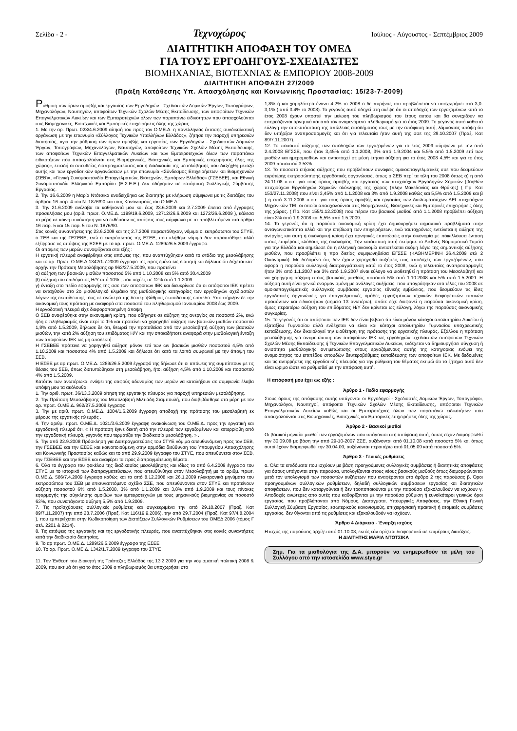Σελίδα - 2 - Τεχνοχώρος Ιούλιος - Αύγουστος - Σεπτέμβριος 2009
ΔΙΑΙΤΗΤΙΚΗ ΑΠΟΦΑΣΗ ΤΟΥ ΟΜΕΔ
ΓΙΑ ΤΟΥΣ ΕΡΓΟΔΗΓΟΥΣ-ΣΧΕΔΙΑΣΤΕΣ
ΒΙΟΜΗΧΑΝΙΑΣ, ΒΙΟΤΕΧΝΙΑΣ & ΕΜΠΟΡΙΟΥ 2008-2009
ΔΙΑΙΤΗΤΙΚΗ ΑΠΟΦΑΣΗ 27/2009
(Πράξη Κατάθεσης Υπ. Απασχόλησης και Κοινωνικής Προστασίας: 15/23-7-2009)
Ρύθμιση των όρων αμοιβής και εργασίας των Εργοδηγών - Σχεδιαστών Δομικών Έργων, Τοπογράφων, Μηχανολόγων, Ναυπηγών, αποφοίτων Τεχνικών Σχολών Μέσης Εκπαίδευσης, των αποφοίτων Τεχνικών Επαγγελματικών Λυκείων και των Εμπειροτεχνών όλων των παραπάνω ειδικοτήτων που απασχολούνται στις Βιομηχανικές, Βιοτεχνικές και Εμπορικές επιχειρήσεις όλης της χώρας.
1. Με την αρ. Πρωτ. 023/4.6.2009 αίτησή του προς τον Ο.ΜΕ.Δ. η πανελληνίας έκτασης συνδικαλιστική οργάνωση με την επωνυμία «Σύλλογος Τεχνικών Υπαλλήλων Ελλάδος», ζήτησε την παροχή υπηρεσιών διαιτησίας, «για την ρύθμιση των όρων αμοιβής και εργασίας των Εργοδηγών - Σχεδιαστών Δομικών Έργων, Τοπογράφων, Μηχανολόγων, Ναυπηγών, αποφοίτων Τεχνικών Σχολών Μέσης Εκπαίδευσης, των αποφοίτων Τεχνικών Επαγγελματικών Λυκείων και των Εμπειροτεχνών όλων των παραπάνω ειδικοτήτων που απασχολούνται στις Βιομηχανικές, Βιοτεχνικές και Εμπορικές επιχειρήσεις όλης της χώρας», επειδή οι απευθείας διαπραγματεύσεις και η διαδικασία της μεσολάβησης που διεξήχθη μεταξύ αυτής και των εργοδοτικών οργανώσεων με την επωνυμία «Σύνδεσμος Επιχειρήσεων και Βιομηχανιών (ΣΕΒ)», «Γενική Συνομοσπονδία Επαγγελματιών, Βιοτεχνών, Εμπόρων Ελλάδας» (ΓΣΕΒΕΕ), και Εθνική Συνομοσπονδία Ελληνικού Εμπορίου (Ε.Σ.Ε.Ε.) δεν οδήγησαν σε κατάρτιση Συλλογικής Σύμβασης Εργασίας.
2. Την 16.6.2009 η Μαρία Ντότσικα αναδείχθηκα ως διαιτητής με κλήρωση σύμφωνα με τις διατάξεις του άρθρου 16 παρ. 4 του Ν. 1876/90 και τους Κανονισμούς του Ο.ΜΕ.Δ.
3. Την 21.6.2009 ανέλαβα τα καθήκοντά μου και έως 23.6.2009 και 2.7.2009 έπειτα από έγγραφες προσκλήσεις μου (αριθ. πρωτ. Ο.ΜΕ.Δ. 1199/19.6.2009, 12712/26.6.2009 και 1272/26.6.2009 ), κάλεσα τα μέρη σε κοινή συνάντηση για να εκθέσουν τις απόψεις τους σύμφωνα με τα προβλεπόμενα στα άρθρα 16 παρ. 5 και 15 παρ. 5 του Ν. 1876/90.
Στις κοινές συναντήσεις της 23.6.2009 και της 2.7.2009 παραστάθηκαν, νόμιμα οι εκπρόσωποι του ΣΤΥΕ, ο ΣΕΒ και της ΓΕΣΕΒΕ, ενώ ο εκπρόσωπος της ΕΣΕΕ, που κλήθηκε νόμιμα δεν παραστάθηκε αλλά εξέφρασε τις απόψεις της ΕΣΕΕ με το αρ. πρωτ. Ο.ΜΕ.Δ. 1289/26.5.2009 έγγραφο.
Οι απόψεις των μερών συνοψίζονται στα εξής :
Η εργατική πλευρά αναφέρθηκε στις απόψεις της, που αναπτύχθηκαν κατά το στάδιο της μεσολάβησης και το αρ. Πρωτ. Ο.ΜΕ.Δ.1342/1.7.2009 έγγραφο της προς εμένα ως διαιτητή και δήλωσε ότι δέχεται κατ΄ αρχήν την Πρόταση Μεσολάβησης αρ 962/27.5.2009, που προτείνει
α) αύξηση των βασικών μισθών ποσοστού 5% από 1.10.2008 και 5% από 30.4.2009
β) αύξηση του επιδόματος Η/Υ από 10% , που ισχύει, σε 12% από 1.1.2009
γ) ένταξη στο πεδίο εφαρμογής της σσε των αποφοίτων ΙΕΚ και διευκρίνισε ότι οι απόφοιτοι ΙΕΚ πρέπει να ενταχθούν στο 2ο μισθολογικό κλιμάκιο της μισθολογικής κατηγορίας των εργοδηγών σχεδιαστών λόγων της εκπαίδευσης τους σε ανώτερο της δευτεροβάθμιας εκπαίδευσης επίπεδο. Υποστήριξαν δε την οικονομική τους πρόταση με αναφορά στα ποσοστά του πληθωρισμού Ιανουαρίου 2008 έως 2009.
Η εργοδοτική πλευρά είχε διαφοροποιημένη άποψη
Ο ΣΕΒ αναφέρθηκε στην οικονομική κρίση, που οδήγησε σε αύξηση της ανεργίας σε ποσοστό 2%, ενώ ήδη ο πληθωρισμός είναι περί το 1% και προτείνει να χορηγηθεί αύξηση των βασικών μισθών ποσοστού 1,8% από 1.5.2009, δήλωσε δε ότι, θεωρεί την προταθείσα από τον μεσολαβητή αύξηση των βασικών μισθών, την κατά 2% αύξηση του επιδόματος Η/Υ και την οποιαδήποτε αναφορά στην μισθολογική ένταξη των αποφοίτων ΙΕΚ ως μη αποδεκτή.
Η ΓΣΕΒΕΕ πρότεινε να χορηγηθεί αύξηση μόνον επί των ων βασικών μισθών ποσοστού 4,5% από 1.10.2009 και ποσοστού 4% από 1.5.2009 και δήλωσε ότι κατά τα λοιπά συμφωνεί με την άποψη του ΣΕΒ.
Η ΕΣΕΕ με αρ πρωτ. Ο.ΜΕ.Δ. 1289/26.5.2009 έγγραφό της δήλωσε ότι οι απόψεις της συμπίπτουν με τις θέσεις του ΣΕΒ, όπως διατυπώθηκαν στη μεσολάβηση, ήτοι αύξηση 4,5% από 1.10.2009 και ποσοστού 4% από 1.5.2009.
Κατόπιν των ανωτέρωκαι ενόψει της σαφούς αδυναμίας των μερών να καταλήξουν σε συμφωνία έλαβα υπόψη μου τα ακόλουθα:
1. Την αριθ. πρωτ. 36/13.3.2009 αίτηση της εργατικής πλευράς για παροχή υπηρεσιών μεσολάβησης.
2. Την Πρόταση Μεσολάβησης του Μεσολαβητή Μιλτιάδη Σταμπουλή, που διαβιβάσθηκε στα μέρη με τον αρ. πρωτ. Ο.ΜΕ.Δ. 962/27.5.2009 έγγραφο.
3. Την με αριθ. πρωτ. Ο.ΜΕ.Δ. 1004/1.6.2009 έγγραφη αποδοχή της πρότασης του μεσολαβητή εκ μέρους της εργατικής πλευράς .
4. Την αριθμ. πρωτ. Ο.ΜΕ.Δ. 1021/3.6.2009 έγγραφη ανακοίνωση του Ο.ΜΕ.Δ. προς την εργατική και εργοδοτική πλευρά ότι, « Η πρόταση έγινε δεκτή από την πλευρά των εργαζομένων και απερρίφθη από την εργοδοτική πλευρά, γεγονός που τερματίζει την διαδικασία μεσολάβηση. » .
5. Την από 22.9.2008 Πρόσκληση για Διαπραγματεύσεις του ΣΤΥΕ νόμιμα απευθυνόμενη προς τον ΣΕΒ, την ΓΣΕΒΕΕ και την ΕΣΕΕ και κοινοποιούμενη στην αρμόδια διεύθυνση του Υπουργείου Απασχόλησης και Κοινωνικής Προστασίας καθώς και το από 29.9.2009 έγγραφο του ΣΤΥΕ, που απευθύνεται στον ΣΕΒ, την ΓΣΕΒΕΕ και την ΕΣΕΕ και αναφέρει τα προς διαπραγμάτευση θέματα.
6. Όλα τα έγγραφα του φακέλου της διαδικασίας μεσολάβησης και ιδίως το από 6.4.2009 έγγραφο του ΣΤΥΕ με το ιστορικό των διαπραγματεύσεων, που απευθύνθηκε στον Μεσολαβητή με το αριθμ. πρωτ. Ο.ΜΕ.Δ. 586/7.4.2009 έγγραφο καθώς και τα από 8.12.2008 και 26.1.2009 ηλεκτρονικά μηνύματα του εκπροσώπου του ΣΕΒ με επισυναπτόμενο σχέδιο ΣΣΕ, που απευθύνονται στον ΣΤΥΕ και προτείνουν αύξηση ποσοστού 6% από 1.5.2008, 3% από 1.1.2009 και 3,8% από 1.9.2009 και τους πίνακες εφαρμογής της σύγκλησης αμοιβών των εμπειροτεχνών με τους μηχανικούς βιομηχανίας σε ποσοστό 63%, που συνεπάγοντο αύξηση 5,5% από 1.9.2009.
7. Τις προϊσχύουσες συλλογικές ρυθμίσεις και συγκεκριμένα την από 29.10.2007 (Πραξ. Κατ 89/7.11.2007) την από 28.7.2006 (Πραξ. Κατ 116/19.9.2006), την από 29.7.2004 (Πραξ. Κατ 97/4.8.2004 ), που εμπεριέχεται στην Κωδικοποίηση των Διατάξεων Συλλογικών Ρυθμίσεων του ΟΜΕΔ 2006 (τόμος Γ σελ. 2201 & 2214).
8. Τις απόψεις της εργατικής και της εργοδοτικής πλευράς, που αναπτύχθηκαν στις κοινές συναντήσεις κατά την διαδικασία διαιτησίας.
9. Το αρ πρωτ. Ο.ΜΕ.Δ. 1289/26.5.2009 έγγραφο της ΕΣΕΕ
10. Το αρ. Πρωτ. Ο.ΜΕ.Δ. 1342/1.7.2009 έγγραφο του ΣΤΥΕ
11. Την Έκθεση του Διοικητή της Τράπεζας Ελλάδος της 13.2.2009 για την νομισματική πολιτική 2008 & 2009, που εκτιμά ότι για το έτος 2009 ο πληθωρισμός θα υποχωρήσει στο
1,8% ή και χαμηλότερα έναντι 4,2% το 2008 ο δε πυρήνας του προβλέπεται να υποχωρήσει στο 3,0- 3,1% ( από 3.4% το 2008). Το γεγονός αυτό οδηγεί στη σκέψη ότι οι αποδοχές των εργαζομένων κατά το έτος 2008 έχουν υποστεί την μείωση του πληθωρισμού του έτους αυτού και θα συνεχίζουν να επηρεάζονται αρνητικά και από τον αναμενόμενο πληθωρισμό για το έτος 2009. Το γεγονός αυτό καθιστά εύλογη την αποκατάσταση της απώλειας εισοδήματος τους με την απόφαση αυτή, λάμνοντας υπόψη ότι δεν υπήρξαν αναπροσαρμογές και ότι για τελευταία ήταν αυτή της σσε της 29.10.2007 (Πραξ. Κατ 89/7.11.2007).
12. Το ποσοστό αύξησης των αποδοχών των εργαζομένων για το έτος 2009 σύμφωνα με την από 2.4.2008 ΕΓΣΣΕ, που ήταν 3,45% από 1.1.2008, 3% από 1.9.2004 και 5.5% από 1.5.2009 επί των μισθών και ημερομισθίων και αντιστοιχεί σε μέση ετήσια αύξηση για το έτος 2008 4,5% και για το έτος 2009 ποσοστού 3.53% .
13. Το ποσοστό ετήσιας αύξησης που προβλέπουν συναφείς ομοιοεπαγγελματικές σσε που δεσμεύουν ευρύτερης εκπροσώπησης εργοδοτικές οργανώσεις, όπως ο ΣΕΒ περί τα τέλη του 2008 όπως α) η από 24.11.08 σ.σ.ε. για τους όρους αμοιβής και εργασίας των πτυχιούχων Εργοδηγών Χημικών (βοηθών πτυχιούχων Εργοδηγών Χημικών ολόκληρης της χώρας (πλην Μακεδονίας και Θράκης) ( Πρ. Κατ 153/27.11.2008) που είναι 3,45% από 1.1.2008 και 3% από 1.9.2008 καθώς και 5,5% από 1.5.2009 και β ) η από 3.11.2008 σ.σ.ε. για τους όρους αμοιβής και εργασίας των διπλωματούχων ΑΕΙ πτυχιούχων Μηχανικών ΤΕΙ, οι οποίοι απασχολούνται στις Βιομηχανικές, Βιοτεχνικές και Εμπορικές επιχειρήσεις όλης της χώρας. ( Πρ. Κατ 155/1.12.2008) που πέραν του βασικού μισθού από 1.1.2008 προβλέπει αύξηση είναι 3% από 1.9.2008 και 5,5% από 1.5.2009.
14. Το γεγονός ότι η παρούσα οικονομική κρίση έχει δημιουργήσει σημαντικά προβλήματα στην ανταγωνιστικότητα αλλά και την επιβίωση των επιχειρήσεων, ενώ ταυτοχρόνως εντείνεται η αύξηση της ανεργίας και αυτή η οικονομική κρίση έχει αρνητικές επιπτώσεις στην οικονομία με ποικίλλουσα ένταση στους επιμέρους κλάδους της οικονομίας. Την κατάσταση αυτή εκτίμησε το Διεθνές Νομισματικό Ταμείο για την Ελλάδα και σημείωσε ότι η ελληνική οικονομία αντιστέκεται ακόμη λόγω της σημαντικής αύξησης μισθών, που προσβλέπει η προ διετίας συμφωνηθείσα ΕΓΣΣΕ (ΚΑΘΗΜΕΡΙΝΗ 26.4.2009 σελ 2 Οικονομικά). Με δεδομένο ότι, δεν έχουν χορηγηθεί αυξήσεις στις αποδοχές των εργαζόμενων, που αφορά η παρούσα συλλογική διαπραγμάτευση κατά το έτος 2008, ενώ η τελευταίες αναπροσαρμογές ήταν 3% από 1.1.2007 και 3% από 1.9.2007 είναι εύλογο να υιοθετηθεί η πρόταση του Μεσολαβητή και να χορήγηση αύξηση στους βασικούς μισθούς ποσοστό 5% από 1.10.2008 και 5% από 1.5.2009. Η αύξηση αυτή είναι γενικά εναρμονισμένη με ανάλογες αυξήσεις, που υπογράφηκαν στο τέλος του 2008 σε ομοιοεπαγγελματικές συλλογικές συμβάσεις εργασίας εθνικής εμβέλειας, που δεσμεύουν τις ίδιες εργοδοτικές οργανώσεις για επαγγελματικές ομάδες εργαζομένων τεχνικών διαφορετικών τυπικών προσόντων και ειδικοτήτων (σημείο 13 ανωτέρω), οπότε είχε διαφανεί η παρούσα οικονομική κρίση, όμως περαιτέρω αύξηση του επιδόματος Η/Υ δεν κρίνεται ως εύλογη, λόγω της παρούσας οικονομικής συγκυρίας.
15. Το γεγονός ότι οι απόφοιτοι των ΙΕΚ δεν είναι βέβαιο ότι είναι μόνον κάτοχοι απολυτηρίου Λυκείου ή εξαταξίου Γυμνασίου αλλά ενδέχεται να είναι και κάτοχοι απολυτηρίου Γυμνασίου υποχρεωτικής εκπαίδευσης, δεν δικαιολογεί την υιοθέτηση της πρότασης της εργατικής πλευράς. Εξάλλου η πρόταση μεσολάβησης για αντιμετώπιση των αποφοίτων ΙΕΚ ως εργοδηγών σχεδιαστών αποφοίτων Τεχνικών Σχολών Μέσης Εκπαίδευσης ή Τεχνικών Επαγγελματικών Λυκείων, ενδέχεται να δημιουργήσει σύγχυση ή ανισότητα μισθολογικής αντιμετώπισης στους εργαζόμενους αυτής της κατηγορίας ενόψει της ανομοιότητας του επιπέδου σπουδών δευτεροβάθμιας εκπαίδευσης των αποφοίτων ΙΕΚ. Με δεδομένες και τις αντιρρήσεις της εργοδοτικής πλευράς για την ρύθμιση του θέματος εκτιμώ ότι το ζήτημα αυτό δεν είναι ώριμο ώστε να ρυθμισθεί με την απόφαση αυτή.
Η απόφασή μου έχει ως εξής :
Άρθρο 1 - Πεδίο εφαρμογής
Στους όρους της απόφασης αυτής υπάγονται οι Εργοδηγοί - Σχεδιαστές Δομικών Έργων, Τοπογράφοι, Μηχανολόγοι, Ναυπηγοί, απόφοιτοι Τεχνικών Σχολών Μέσης Εκπαίδευσης, απόφοιτοι Τεχνικών Επαγγελματικών Λυκείων καθώς και οι Εμπειροτέχνες όλων των παραπάνω ειδικοτήτων που απασχολούνται στις Βιομηχανικές, Βιοτεχνικές και Εμπορικές επιχειρήσεις όλης της χώρας.
Άρθρο 2 - Βασικοί μισθοί
Οι βασικοί μηνιαίοι μισθοί των εργαζομένων που υπάγονται στη απόφαση αυτή, όπως είχαν διαμορφωθεί την 30.09.08 με βάση την από 29-10-2007 ΣΣΕ, αυξάνονται από 01.10.08 κατά ποσοστό 5% και όπως αυτοί έχουν διαμορφωθεί την 30.04.09, αυξάνονται περαιτέρω από 01.05.09 κατά ποσοστό 5%.
Άρθρο 3 - Γενικές ρυθμίσεις
α. Όλα τα επιδόματα που ισχύουν με βάση προηγούμενες συλλογικές συμβάσεις ή διαιτητικές αποφάσεις για όσους υπάγονται στην παρούσα, υπολογίζονται στους νέους βασικούς μισθούς όπως διαμορφώνονται μετά τον υπολογισμό των ποσοστών αυξήσεων που αναφέρονται στο άρθρο 2 της παρούσας β. Όροι προηγουμένων συλλογικών ρυθμίσεων, δηλαδή συλλογικών συμβάσεων εργασίας και διαιτητικών αποφάσεων, που δεν καταργούνται ή δεν τροποποιούνται με την παρούσα εξακολουθούν να ισχύουν γ. Αποδοχές ανώτερες απο αυτές που καθορίζονται με την παρούσα ρύθμιση ή ευνοϊκότεροι γενικώς όροι εργασίας, που προβλέπονται από Νόμους, Διατάγματα, Υπουργικές Αποφάσεις, την Εθνική Γενική Συλλογική Σύμβαση Εργασίας, εσωτερικούς κανονισμούς, επιχειρησιακή πρακτική ή ατομικές συμβάσεις εργασίας, δεν θίγονται από τις ρυθμίσεις και εξακολουθούν να ισχύουν.
Άρθρο 4 Διάρκεια - Έναρξη ισχύος
Η ισχύς της παρούσας αρχίζει από 01.10.08, εκτός εάν ορίζεται διαφορετικά σε επιμέρους διατάξεις.
Η ΔΙΑΙΤΗΤΗΣ ΜΑΡΙΑ ΝΤΟΤΣΙΚΑ
Σημ. Για τα μισθολόγια της Δ.Α. μπορούν να ενημερωθούν τα μέλη του Συλλόγου από την ιστοσελίδα www.stye.gr